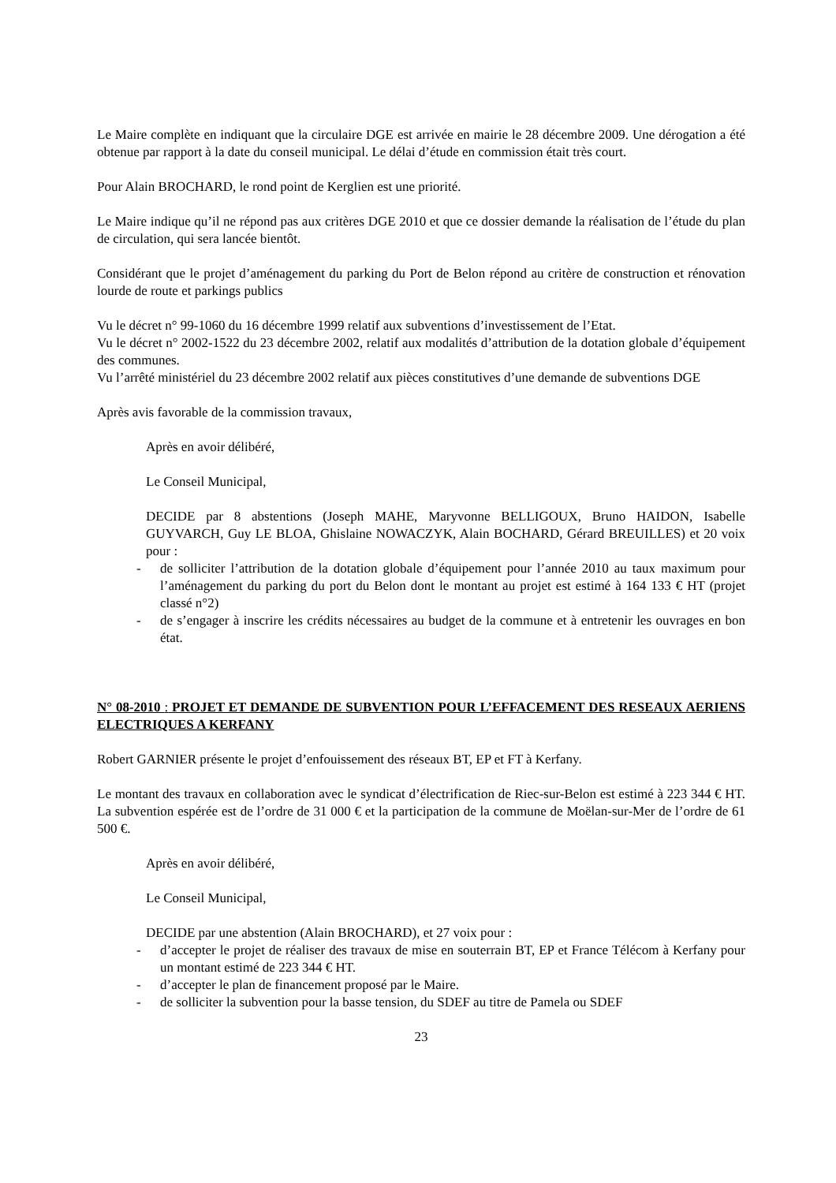Le Maire complète en indiquant que la circulaire DGE est arrivée en mairie le 28 décembre 2009. Une dérogation a été obtenue par rapport à la date du conseil municipal. Le délai d’étude en commission était très court.
Pour Alain BROCHARD, le rond point de Kerglien est une priorité.
Le Maire indique qu’il ne répond pas aux critères DGE 2010 et que ce dossier demande la réalisation de l’étude du plan de circulation, qui sera lancée bientôt.
Considérant que le projet d’aménagement du parking du Port de Belon répond au critère de construction et rénovation lourde de route et parkings publics
Vu le décret n° 99-1060 du 16 décembre 1999 relatif aux subventions d’investissement de l’Etat.
Vu le décret n° 2002-1522 du 23 décembre 2002, relatif aux modalités d’attribution de la dotation globale d’équipement des communes.
Vu l’arrêté ministériel du 23 décembre 2002 relatif aux pièces constitutives d’une demande de subventions DGE
Après avis favorable de la commission travaux,
Après en avoir délibéré,
Le Conseil Municipal,
DECIDE par 8 abstentions (Joseph MAHE, Maryvonne BELLIGOUX, Bruno HAIDON, Isabelle GUYVARCH, Guy LE BLOA, Ghislaine NOWACZYK, Alain BOCHARD, Gérard BREUILLES) et 20 voix pour :
- de solliciter l’attribution de la dotation globale d’équipement pour l’année 2010 au taux maximum pour l’aménagement du parking du port du Belon dont le montant au projet est estimé à 164 133 € HT (projet classé n°2)
- de s’engager à inscrire les crédits nécessaires au budget de la commune et à entretenir les ouvrages en bon état.
N° 08-2010 : PROJET ET DEMANDE DE SUBVENTION POUR L’EFFACEMENT DES RESEAUX AERIENS ELECTRIQUES A KERFANY
Robert GARNIER présente le projet d’enfouissement des réseaux BT, EP et FT à Kerfany.
Le montant des travaux en collaboration avec le syndicat d’électrification de Riec-sur-Belon est estimé à 223 344 € HT. La subvention espérée est de l’ordre de 31 000 € et la participation de la commune de Moëlan-sur-Mer de l’ordre de 61 500 €.
Après en avoir délibéré,
Le Conseil Municipal,
DECIDE par une abstention (Alain BROCHARD), et 27 voix pour :
- d’accepter le projet de réaliser des travaux de mise en souterrain BT, EP et France Télécom à Kerfany pour un montant estimé de 223 344 € HT.
- d’accepter le plan de financement proposé par le Maire.
- de solliciter la subvention pour la basse tension, du SDEF au titre de Pamela ou SDEF
23